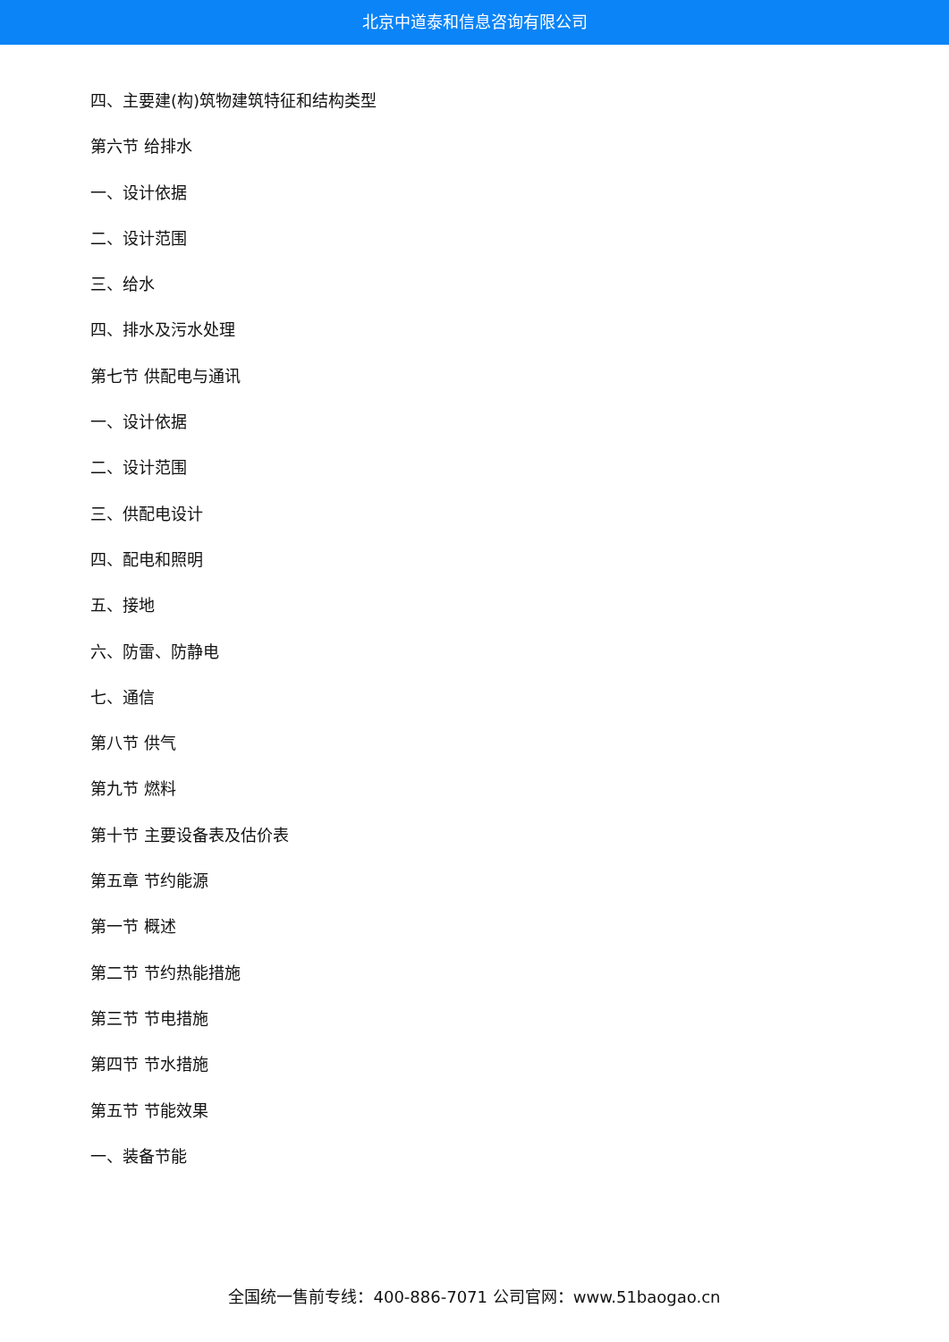北京中道泰和信息咨询有限公司
四、主要建(构)筑物建筑特征和结构类型
第六节 给排水
一、设计依据
二、设计范围
三、给水
四、排水及污水处理
第七节 供配电与通讯
一、设计依据
二、设计范围
三、供配电设计
四、配电和照明
五、接地
六、防雷、防静电
七、通信
第八节 供气
第九节 燃料
第十节 主要设备表及估价表
第五章 节约能源
第一节 概述
第二节 节约热能措施
第三节 节电措施
第四节 节水措施
第五节 节能效果
一、装备节能
全国统一售前专线：400-886-7071 公司官网：www.51baogao.cn